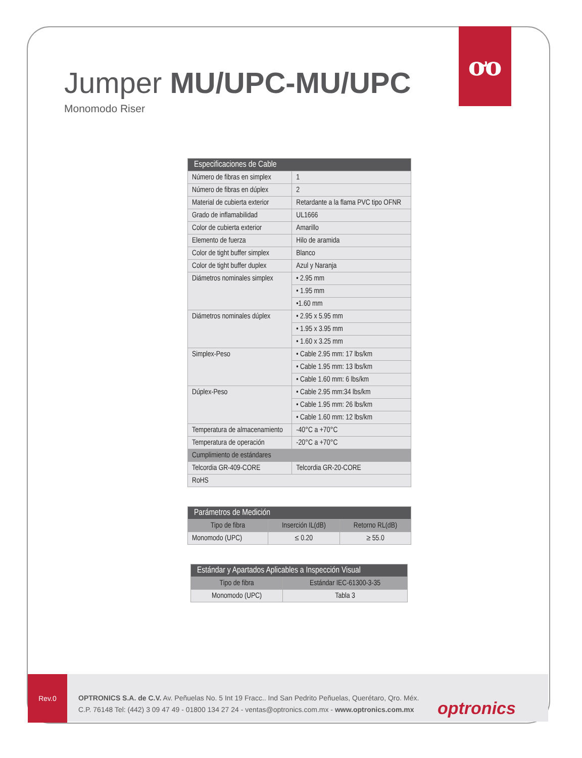ơo
Jumper MU/UPC-MU/UPC
Monomodo Riser
| Especificaciones de Cable | |
| --- | --- |
| Número de fibras en simplex | 1 |
| Número de fibras en dúplex | 2 |
| Material de cubierta exterior | Retardante a la flama PVC tipo OFNR |
| Grado de inflamabilidad | UL1666 |
| Color de cubierta exterior | Amarillo |
| Elemento de fuerza | Hilo de aramida |
| Color de tight buffer simplex | Blanco |
| Color de tight buffer duplex | Azul y Naranja |
| Diámetros nominales simplex | • 2.95 mm |
| | • 1.95 mm |
| | •1.60 mm |
| Diámetros nominales dúplex | • 2.95 x 5.95 mm |
| | • 1.95 x 3.95 mm |
| | • 1.60 x 3.25 mm |
| Simplex-Peso | • Cable 2.95 mm: 17 lbs/km |
| | • Cable 1.95 mm: 13 lbs/km |
| | • Cable 1.60 mm: 6 lbs/km |
| Dúplex-Peso | • Cable 2.95 mm:34 lbs/km |
| | • Cable 1.95 mm: 26 lbs/km |
| | • Cable 1.60 mm: 12 lbs/km |
| Temperatura de almacenamiento | -40°C a +70°C |
| Temperatura de operación | -20°C a +70°C |
| Cumplimiento de estándares | |
| Telcordia GR-409-CORE | Telcordia GR-20-CORE |
| RoHS | |
| Parámetros de Medición | | |
| --- | --- | --- |
| Tipo de fibra | Inserción IL(dB) | Retorno RL(dB) |
| Monomodo (UPC) | ≤ 0.20 | ≥ 55.0 |
| Estándar y Apartados Aplicables a Inspección Visual | |
| --- | --- |
| Tipo de fibra | Estándar IEC-61300-3-35 |
| Monomodo (UPC) | Tabla 3 |
Rev.0
OPTRONICS S.A. de C.V. Av. Peñuelas No. 5 Int 19 Fracc.. Ind San Pedrito Peñuelas, Querétaro, Qro. Méx.
C.P. 76148 Tel: (442) 3 09 47 49 - 01800 134 27 24 - ventas@optronics.com.mx - www.optronics.com.mx
optronics